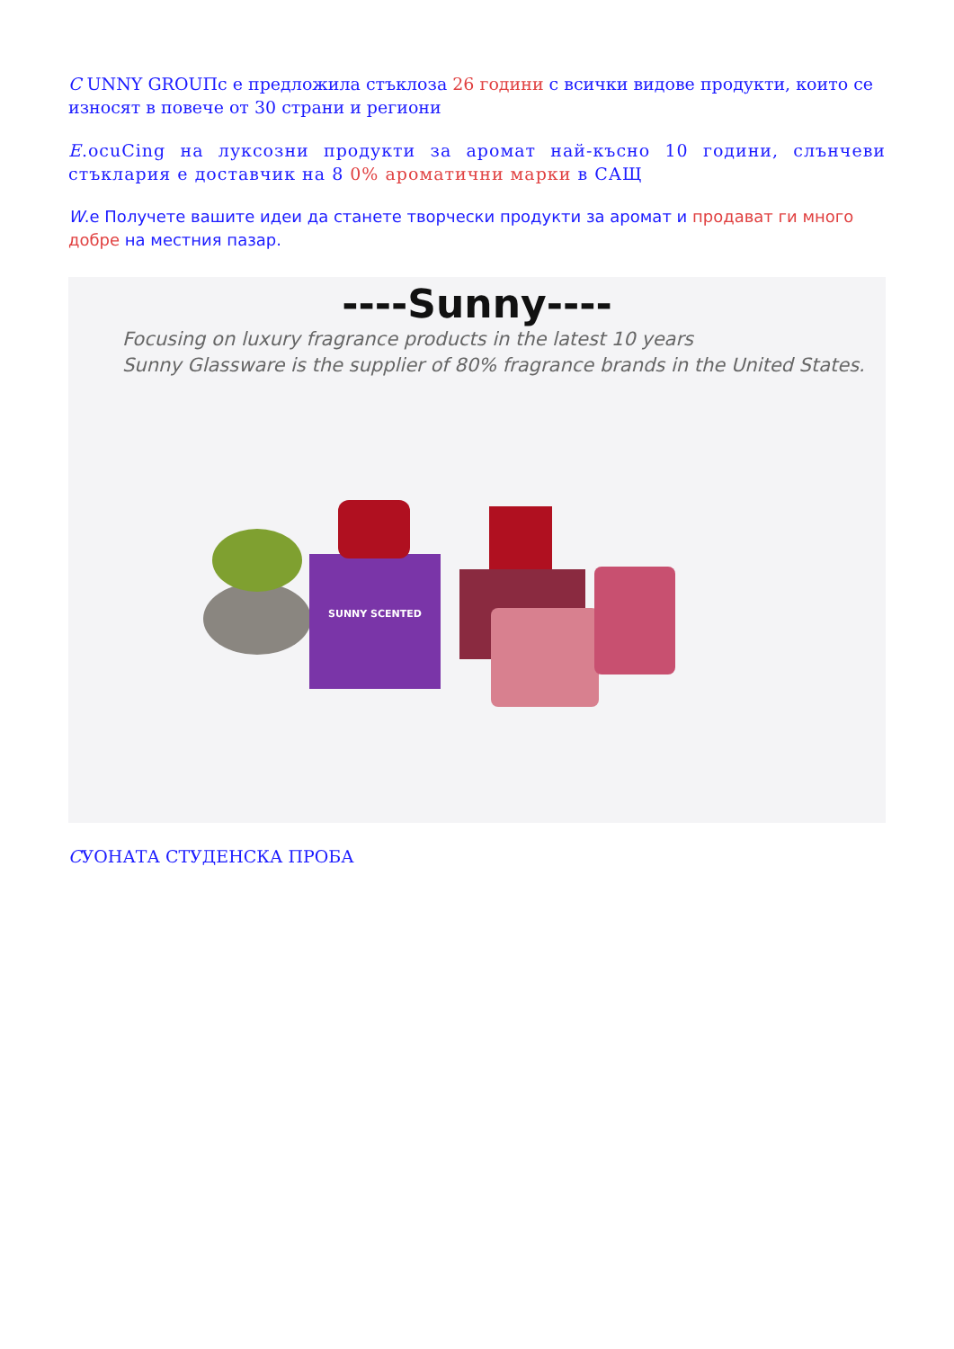C UNNY GROUПс е предложила стъклоза 26 години с всички видове продукти, които се износят в повече от 30 страни и региони
E.ocuCing на луксозни продукти за аромат най-късно 10 години, слънчеви стъклария е доставчик на 8 0% ароматични марки в САЩ
W.е Получете вашите идеи да станете творчески продукти за аромат и продават ги много добре на местния пазар.
----Sunny----
Focusing on luxury fragrance products in the latest 10 years
Sunny Glassware is the supplier of 80% fragrance brands in the United States.
SUNNY SCENTED
CУОНАТА СТУДЕНСКА ПРОБА